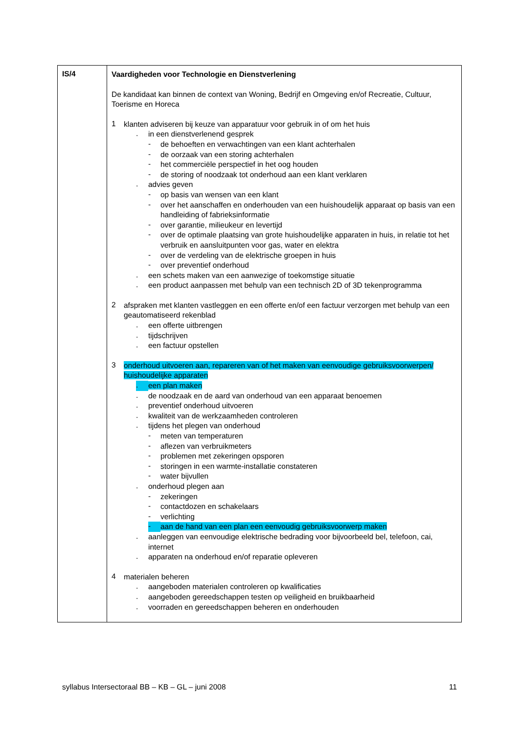| IS/4 | Vaardigheden voor Technologie en Dienstverlening De kandidaat kan binnen de context van Woning, Bedrijf en Omgeving en/of Recreatie, Cultuur, Toerisme en Horeca 1 klanten adviseren bij keuze van apparatuur voor gebruik in of om het huis . in een dienstverlenend gesprek - de behoeften en verwachtingen van een klant achterhalen - de oorzaak van een storing achterhalen - het commerciële perspectief in het oog houden - de storing of noodzaak tot onderhoud aan een klant verklaren . advies geven - op basis van wensen van een klant - over het aanschaffen en onderhouden van een huishoudelijk apparaat op basis van een handleiding of fabrieksinformatie - over garantie, milieukeur en levertijd - over de optimale plaatsing van grote huishoudelijke apparaten in huis, in relatie tot het verbruik en aansluitpunten voor gas, water en elektra - over de verdeling van de elektrische groepen in huis - over preventief onderhoud . een schets maken van een aanwezige of toekomstige situatie . een product aanpassen met behulp van een technisch 2D of 3D tekenprogramma 2 afspraken met klanten vastleggen en een offerte en/of een factuur verzorgen met behulp van een geautomatiseerd rekenblad . een offerte uitbrengen . tijdschrijven . een factuur opstellen 3 onderhoud uitvoeren aan, repareren van of het maken van eenvoudige gebruiksvoorwerpen/ huishoudelijke apparaten . een plan maken . de noodzaak en de aard van onderhoud van een apparaat benoemen . preventief onderhoud uitvoeren . kwaliteit van de werkzaamheden controleren . tijdens het plegen van onderhoud - meten van temperaturen - aflezen van verbruikmeters - problemen met zekeringen opsporen - storingen in een warmte-installatie constateren - water bijvullen . onderhoud plegen aan - zekeringen - contactdozen en schakelaars - verlichting - aan de hand van een plan een eenvoudig gebruiksvoorwerp maken . aanleggen van eenvoudige elektrische bedrading voor bijvoorbeeld bel, telefoon, cai, internet . apparaten na onderhoud en/of reparatie opleveren 4 materialen beheren . aangeboden materialen controleren op kwalificaties . aangeboden gereedschappen testen op veiligheid en bruikbaarheid . voorraden en gereedschappen beheren en onderhouden |
syllabus Intersectoraal BB – KB – GL – juni 2008 11